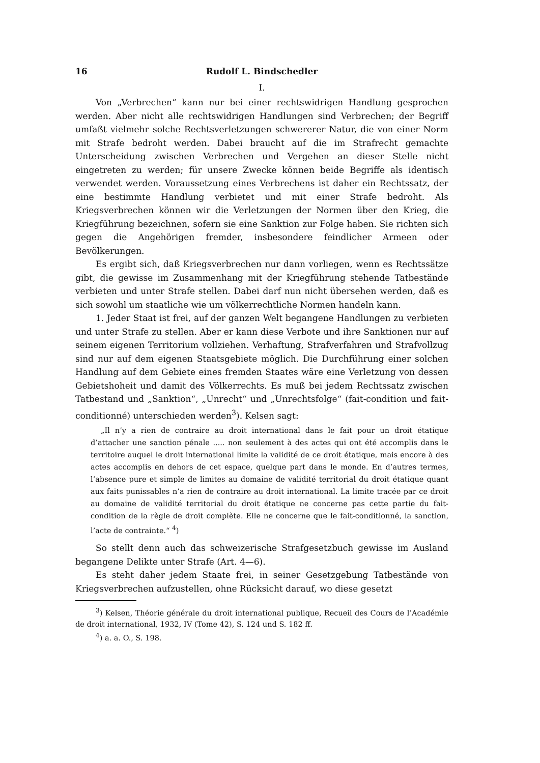16 Rudolf L. Bindschedler
I.
Von „Verbrechen“ kann nur bei einer rechtswidrigen Handlung gesprochen werden. Aber nicht alle rechtswidrigen Handlungen sind Verbrechen; der Begriff umfaßt vielmehr solche Rechtsverletzungen schwererer Natur, die von einer Norm mit Strafe bedroht werden. Dabei braucht auf die im Strafrecht gemachte Unterscheidung zwischen Verbrechen und Vergehen an dieser Stelle nicht eingetreten zu werden; für unsere Zwecke können beide Begriffe als identisch verwendet werden. Voraussetzung eines Verbrechens ist daher ein Rechtssatz, der eine bestimmte Handlung verbietet und mit einer Strafe bedroht. Als Kriegsverbrechen können wir die Verletzungen der Normen über den Krieg, die Kriegführung bezeichnen, sofern sie eine Sanktion zur Folge haben. Sie richten sich gegen die Angehörigen fremder, insbesondere feindlicher Armeen oder Bevölkerungen.
Es ergibt sich, daß Kriegsverbrechen nur dann vorliegen, wenn es Rechtssätze gibt, die gewisse im Zusammenhang mit der Kriegführung stehende Tatbestände verbieten und unter Strafe stellen. Dabei darf nun nicht übersehen werden, daß es sich sowohl um staatliche wie um völkerrechtliche Normen handeln kann.
1. Jeder Staat ist frei, auf der ganzen Welt begangene Handlungen zu verbieten und unter Strafe zu stellen. Aber er kann diese Verbote und ihre Sanktionen nur auf seinem eigenen Territorium vollziehen. Verhaftung, Strafverfahren und Strafvollzug sind nur auf dem eigenen Staatsgebiete möglich. Die Durchführung einer solchen Handlung auf dem Gebiete eines fremden Staates wäre eine Verletzung von dessen Gebietshoheit und damit des Völkerrechts. Es muß bei jedem Rechtssatz zwischen Tatbestand und „Sanktion“, „Unrecht“ und „Unrechtsfolge“ (fait-condition und fait-conditionné) unterschieden werden<sup>3</sup>). Kelsen sagt:
„Il n’y a rien de contraire au droit international dans le fait pour un droit étatique d’attacher une sanction pénale ..... non seulement à des actes qui ont été accomplis dans le territoire auquel le droit international limite la validité de ce droit étatique, mais encore à des actes accomplis en dehors de cet espace, quelque part dans le monde. En d’autres termes, l’absence pure et simple de limites au domaine de validité territorial du droit étatique quant aux faits punissables n’a rien de contraire au droit international. La limite tracée par ce droit au domaine de validité territorial du droit étatique ne concerne pas cette partie du fait-condition de la règle de droit complète. Elle ne concerne que le fait-conditionné, la sanction, l’acte de contrainte.“ <sup>4</sup>)
So stellt denn auch das schweizerische Strafgesetzbuch gewisse im Ausland begangene Delikte unter Strafe (Art. 4—6).
Es steht daher jedem Staate frei, in seiner Gesetzgebung Tatbestände von Kriegsverbrechen aufzustellen, ohne Rücksicht darauf, wo diese gesetzt
<sup>3</sup>) Kelsen, Théorie générale du droit international publique, Recueil des Cours de l’Académie de droit international, 1932, IV (Tome 42), S. 124 und S. 182 ff.
<sup>4</sup>) a. a. O., S. 198.